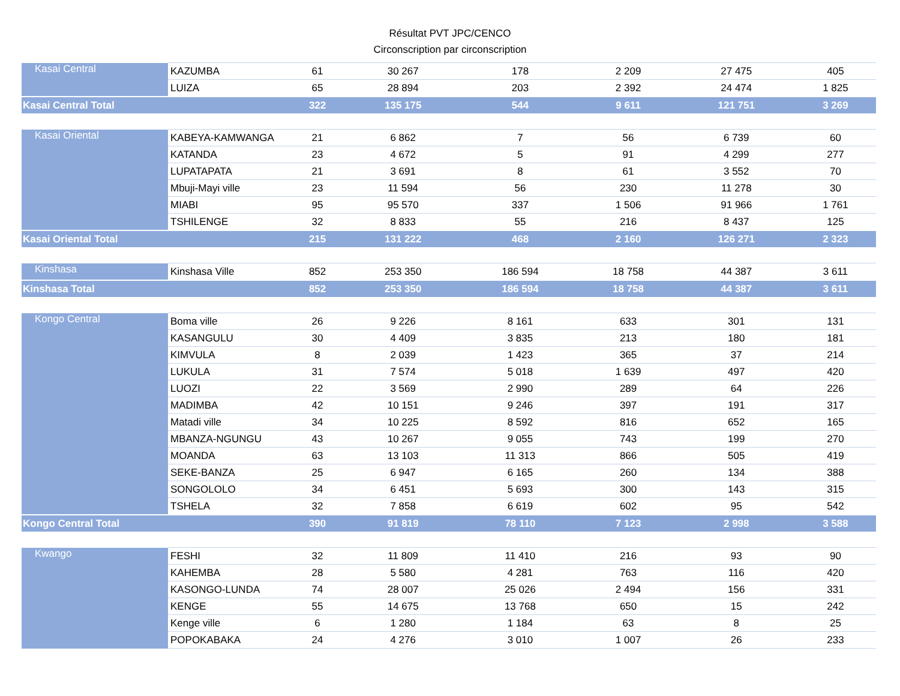Résultat PVT JPC/CENCO
Circonscription par circonscription
| Kasai Central | KAZUMBA | 61 | 30 267 | 178 | 2 209 | 27 475 | 405 |
| | LUIZA | 65 | 28 894 | 203 | 2 392 | 24 474 | 1 825 |
| Kasai Central Total | | 322 | 135 175 | 544 | 9 611 | 121 751 | 3 269 |
| Kasai Oriental | KABEYA-KAMWANGA | 21 | 6 862 | 7 | 56 | 6 739 | 60 |
| | KATANDA | 23 | 4 672 | 5 | 91 | 4 299 | 277 |
| | LUPATAPATA | 21 | 3 691 | 8 | 61 | 3 552 | 70 |
| | Mbuji-Mayi ville | 23 | 11 594 | 56 | 230 | 11 278 | 30 |
| | MIABI | 95 | 95 570 | 337 | 1 506 | 91 966 | 1 761 |
| | TSHILENGE | 32 | 8 833 | 55 | 216 | 8 437 | 125 |
| Kasai Oriental Total | | 215 | 131 222 | 468 | 2 160 | 126 271 | 2 323 |
| Kinshasa | Kinshasa Ville | 852 | 253 350 | 186 594 | 18 758 | 44 387 | 3 611 |
| Kinshasa Total | | 852 | 253 350 | 186 594 | 18 758 | 44 387 | 3 611 |
| Kongo Central | Boma ville | 26 | 9 226 | 8 161 | 633 | 301 | 131 |
| | KASANGULU | 30 | 4 409 | 3 835 | 213 | 180 | 181 |
| | KIMVULA | 8 | 2 039 | 1 423 | 365 | 37 | 214 |
| | LUKULA | 31 | 7 574 | 5 018 | 1 639 | 497 | 420 |
| | LUOZI | 22 | 3 569 | 2 990 | 289 | 64 | 226 |
| | MADIMBA | 42 | 10 151 | 9 246 | 397 | 191 | 317 |
| | Matadi ville | 34 | 10 225 | 8 592 | 816 | 652 | 165 |
| | MBANZA-NGUNGU | 43 | 10 267 | 9 055 | 743 | 199 | 270 |
| | MOANDA | 63 | 13 103 | 11 313 | 866 | 505 | 419 |
| | SEKE-BANZA | 25 | 6 947 | 6 165 | 260 | 134 | 388 |
| | SONGOLOLO | 34 | 6 451 | 5 693 | 300 | 143 | 315 |
| | TSHELA | 32 | 7 858 | 6 619 | 602 | 95 | 542 |
| Kongo Central Total | | 390 | 91 819 | 78 110 | 7 123 | 2 998 | 3 588 |
| Kwango | FESHI | 32 | 11 809 | 11 410 | 216 | 93 | 90 |
| | KAHEMBA | 28 | 5 580 | 4 281 | 763 | 116 | 420 |
| | KASONGO-LUNDA | 74 | 28 007 | 25 026 | 2 494 | 156 | 331 |
| | KENGE | 55 | 14 675 | 13 768 | 650 | 15 | 242 |
| | Kenge ville | 6 | 1 280 | 1 184 | 63 | 8 | 25 |
| | POPOKABAKA | 24 | 4 276 | 3 010 | 1 007 | 26 | 233 |